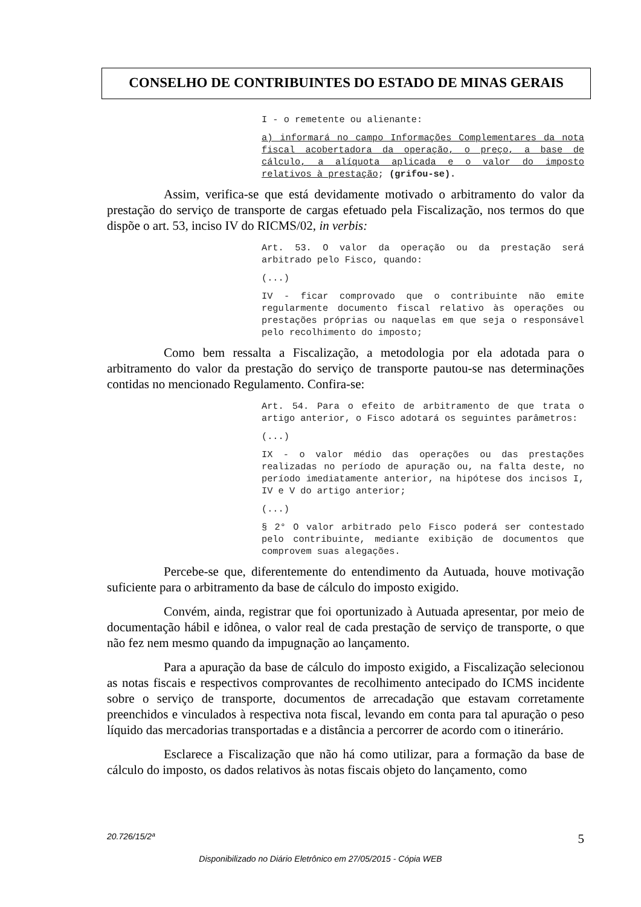CONSELHO DE CONTRIBUINTES DO ESTADO DE MINAS GERAIS
I - o remetente ou alienante:
a) informará no campo Informações Complementares da nota fiscal acobertadora da operação, o preço, a base de cálculo, a alíquota aplicada e o valor do imposto relativos à prestação; (grifou-se).
Assim, verifica-se que está devidamente motivado o arbitramento do valor da prestação do serviço de transporte de cargas efetuado pela Fiscalização, nos termos do que dispõe o art. 53, inciso IV do RICMS/02, in verbis:
Art. 53. O valor da operação ou da prestação será arbitrado pelo Fisco, quando:
(...)
IV - ficar comprovado que o contribuinte não emite regularmente documento fiscal relativo às operações ou prestações próprias ou naquelas em que seja o responsável pelo recolhimento do imposto;
Como bem ressalta a Fiscalização, a metodologia por ela adotada para o arbitramento do valor da prestação do serviço de transporte pautou-se nas determinações contidas no mencionado Regulamento. Confira-se:
Art. 54. Para o efeito de arbitramento de que trata o artigo anterior, o Fisco adotará os seguintes parâmetros:
(...)
IX - o valor médio das operações ou das prestações realizadas no período de apuração ou, na falta deste, no período imediatamente anterior, na hipótese dos incisos I, IV e V do artigo anterior;
(...)
§ 2° O valor arbitrado pelo Fisco poderá ser contestado pelo contribuinte, mediante exibição de documentos que comprovem suas alegações.
Percebe-se que, diferentemente do entendimento da Autuada, houve motivação suficiente para o arbitramento da base de cálculo do imposto exigido.
Convém, ainda, registrar que foi oportunizado à Autuada apresentar, por meio de documentação hábil e idônea, o valor real de cada prestação de serviço de transporte, o que não fez nem mesmo quando da impugnação ao lançamento.
Para a apuração da base de cálculo do imposto exigido, a Fiscalização selecionou as notas fiscais e respectivos comprovantes de recolhimento antecipado do ICMS incidente sobre o serviço de transporte, documentos de arrecadação que estavam corretamente preenchidos e vinculados à respectiva nota fiscal, levando em conta para tal apuração o peso líquido das mercadorias transportadas e a distância a percorrer de acordo com o itinerário.
Esclarece a Fiscalização que não há como utilizar, para a formação da base de cálculo do imposto, os dados relativos às notas fiscais objeto do lançamento, como
20.726/15/2ª 5
Disponibilizado no Diário Eletrônico em 27/05/2015 - Cópia WEB